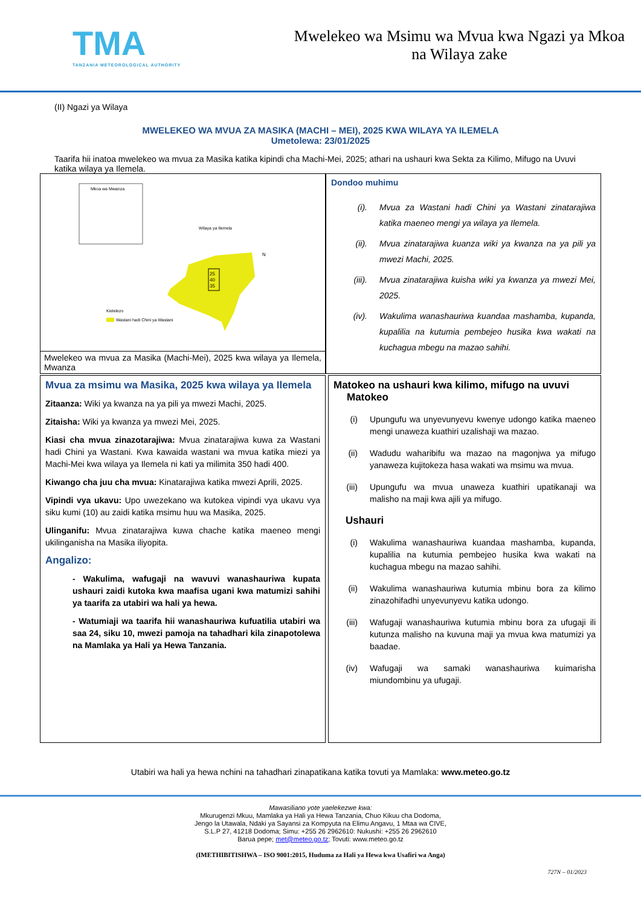TMA
TANZANIA METEOROLOGICAL AUTHORITY
Mwelekeo wa Msimu wa Mvua kwa Ngazi ya Mkoa
na Wilaya zake
(II) Ngazi ya Wilaya
MWELEKEO WA MVUA ZA MASIKA (MACHI – MEI), 2025 KWA WILAYA YA ILEMELA
Umetolewa: 23/01/2025
Taarifa hii inatoa mwelekeo wa mvua za Masika katika kipindi cha Machi-Mei, 2025; athari na ushauri kwa Sekta za Kilimo, Mifugo na Uvuvi katika wilaya ya Ilemela.
Mkoa wa Mwanza
Wilaya ya Ilemela
25
40
35
N
Kielelezo
Wastani hadi Chini ya Wastani
Mwelekeo wa mvua za Masika (Machi-Mei), 2025 kwa wilaya ya Ilemela, Mwanza
Dondoo muhimu
(i). Mvua za Wastani hadi Chini ya Wastani zinatarajiwa katika maeneo mengi ya wilaya ya Ilemela.
(ii). Mvua zinatarajiwa kuanza wiki ya kwanza na ya pili ya mwezi Machi, 2025.
(iii). Mvua zinatarajiwa kuisha wiki ya kwanza ya mwezi Mei, 2025.
(iv). Wakulima wanashauriwa kuandaa mashamba, kupanda, kupalilia na kutumia pembejeo husika kwa wakati na kuchagua mbegu na mazao sahihi.
Mvua za msimu wa Masika, 2025 kwa wilaya ya Ilemela
Zitaanza: Wiki ya kwanza na ya pili ya mwezi Machi, 2025.
Zitaisha: Wiki ya kwanza ya mwezi Mei, 2025.
Kiasi cha mvua zinazotarajiwa: Mvua zinatarajiwa kuwa za Wastani hadi Chini ya Wastani. Kwa kawaida wastani wa mvua katika miezi ya Machi-Mei kwa wilaya ya Ilemela ni kati ya milimita 350 hadi 400.
Kiwango cha juu cha mvua: Kinatarajiwa katika mwezi Aprili, 2025.
Vipindi vya ukavu: Upo uwezekano wa kutokea vipindi vya ukavu vya siku kumi (10) au zaidi katika msimu huu wa Masika, 2025.
Ulinganifu: Mvua zinatarajiwa kuwa chache katika maeneo mengi ukilinganisha na Masika iliyopita.
Angalizo:
- Wakulima, wafugaji na wavuvi wanashauriwa kupata ushauri zaidi kutoka kwa maafisa ugani kwa matumizi sahihi ya taarifa za utabiri wa hali ya hewa.
- Watumiaji wa taarifa hii wanashauriwa kufuatilia utabiri wa saa 24, siku 10, mwezi pamoja na tahadhari kila zinapotolewa na Mamlaka ya Hali ya Hewa Tanzania.
Matokeo na ushauri kwa kilimo, mifugo na uvuvi
Matokeo
(i) Upungufu wa unyevunyevu kwenye udongo katika maeneo mengi unaweza kuathiri uzalishaji wa mazao.
(ii) Wadudu waharibifu wa mazao na magonjwa ya mifugo yanaweza kujitokeza hasa wakati wa msimu wa mvua.
(iii) Upungufu wa mvua unaweza kuathiri upatikanaji wa malisho na maji kwa ajili ya mifugo.
Ushauri
(i) Wakulima wanashauriwa kuandaa mashamba, kupanda, kupalilia na kutumia pembejeo husika kwa wakati na kuchagua mbegu na mazao sahihi.
(ii) Wakulima wanashauriwa kutumia mbinu bora za kilimo zinazohifadhi unyevunyevu katika udongo.
(iii) Wafugaji wanashauriwa kutumia mbinu bora za ufugaji ili kutunza malisho na kuvuna maji ya mvua kwa matumizi ya baadae.
(iv) Wafugaji wa samaki wanashauriwa kuimarisha miundombinu ya ufugaji.
Utabiri wa hali ya hewa nchini na tahadhari zinapatikana katika tovuti ya Mamlaka: www.meteo.go.tz
Mawasiliano yote yaelekezwe kwa:
Mkurugenzi Mkuu, Mamlaka ya Hali ya Hewa Tanzania, Chuo Kikuu cha Dodoma,
Jengo la Utawala, Ndaki ya Sayansi za Kompyuta na Elimu Angavu, 1 Mtaa wa CIVE,
S.L.P 27, 41218 Dodoma; Simu: +255 26 2962610: Nukushi: +255 26 2962610
Barua pepe; met@meteo.go.tz; Tovuti: www.meteo.go.tz
(IMETHIBITISHWA – ISO 9001:2015, Huduma za Hali ya Hewa kwa Usafiri wa Anga)
727N – 01/2023